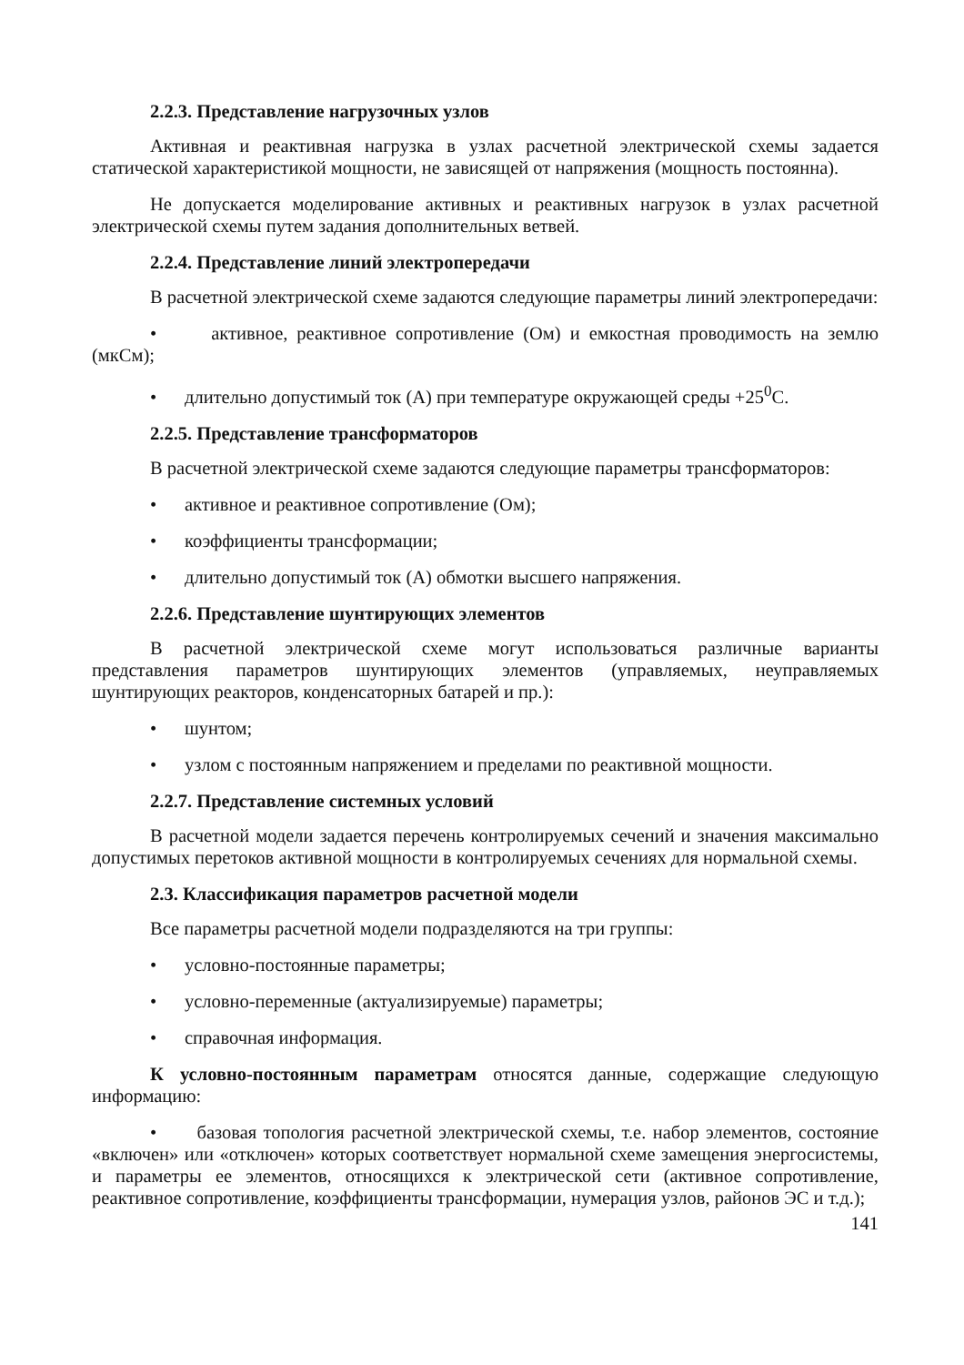2.2.3. Представление нагрузочных узлов
Активная и реактивная нагрузка в узлах расчетной электрической схемы задается статической характеристикой мощности, не зависящей от напряжения (мощность постоянна).
Не допускается моделирование активных и реактивных нагрузок в узлах расчетной электрической схемы путем задания дополнительных ветвей.
2.2.4. Представление линий электропередачи
В расчетной электрической схеме задаются следующие параметры линий электропередачи:
• активное, реактивное сопротивление (Ом) и емкостная проводимость на землю (мкСм);
• длительно допустимый ток (А) при температуре окружающей среды +25<sup>0</sup>С.
2.2.5. Представление трансформаторов
В расчетной электрической схеме задаются следующие параметры трансформаторов:
• активное и реактивное сопротивление (Ом);
• коэффициенты трансформации;
• длительно допустимый ток (А) обмотки высшего напряжения.
2.2.6. Представление шунтирующих элементов
В расчетной электрической схеме могут использоваться различные варианты представления параметров шунтирующих элементов (управляемых, неуправляемых шунтирующих реакторов, конденсаторных батарей и пр.):
• шунтом;
• узлом с постоянным напряжением и пределами по реактивной мощности.
2.2.7. Представление системных условий
В расчетной модели задается перечень контролируемых сечений и значения максимально допустимых перетоков активной мощности в контролируемых сечениях для нормальной схемы.
2.3. Классификация параметров расчетной модели
Все параметры расчетной модели подразделяются на три группы:
• условно-постоянные параметры;
• условно-переменные (актуализируемые) параметры;
• справочная информация.
К условно-постоянным параметрам относятся данные, содержащие следующую информацию:
• базовая топология расчетной электрической схемы, т.е. набор элементов, состояние «включен» или «отключен» которых соответствует нормальной схеме замещения энергосистемы, и параметры ее элементов, относящихся к электрической сети (активное сопротивление, реактивное сопротивление, коэффициенты трансформации, нумерация узлов, районов ЭС и т.д.);
141